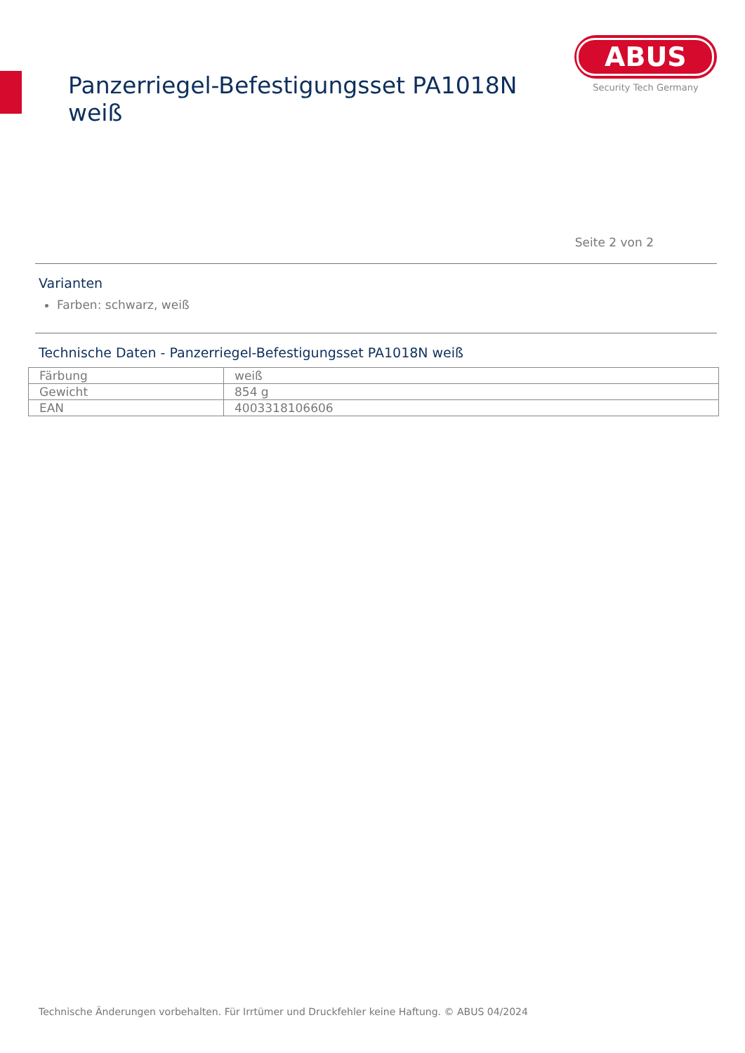Panzerriegel-Befestigungsset PA1018N weiß
ABUS
Security Tech Germany
Seite 2 von 2
Varianten
Farben: schwarz, weiß
Technische Daten - Panzerriegel-Befestigungsset PA1018N weiß
| Färbung | weiß |
| Gewicht | 854 g |
| EAN | 4003318106606 |
Technische Änderungen vorbehalten. Für Irrtümer und Druckfehler keine Haftung. © ABUS 04/2024